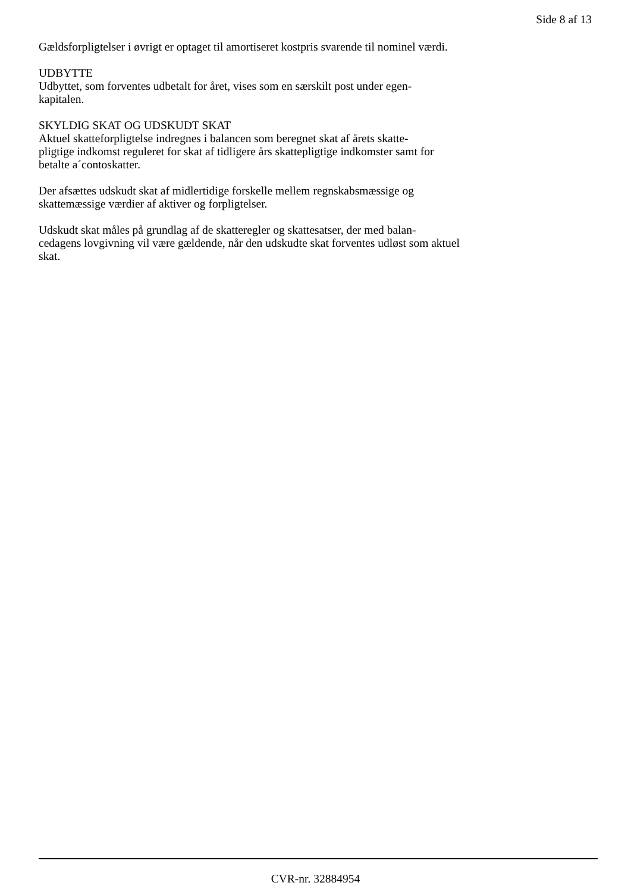Side 8 af 13
Gældsforpligtelser i øvrigt er optaget til amortiseret kostpris svarende til nominel værdi.
UDBYTTE
Udbyttet, som forventes udbetalt for året, vises som en særskilt post under egen-
kapitalen.
SKYLDIG SKAT OG UDSKUDT SKAT
Aktuel skatteforpligtelse indregnes i balancen som beregnet skat af årets skatte-
pligtige indkomst reguleret for skat af tidligere års skattepligtige indkomster samt for betalte a´contoskatter.
Der afsættes udskudt skat af midlertidige forskelle mellem regnskabsmæssige og skattemæssige værdier af aktiver og forpligtelser.
Udskudt skat måles på grundlag af de skatteregler og skattesatser, der med balan-
cedagens lovgivning vil være gældende, når den udskudte skat forventes udløst som aktuel skat.
CVR-nr. 32884954